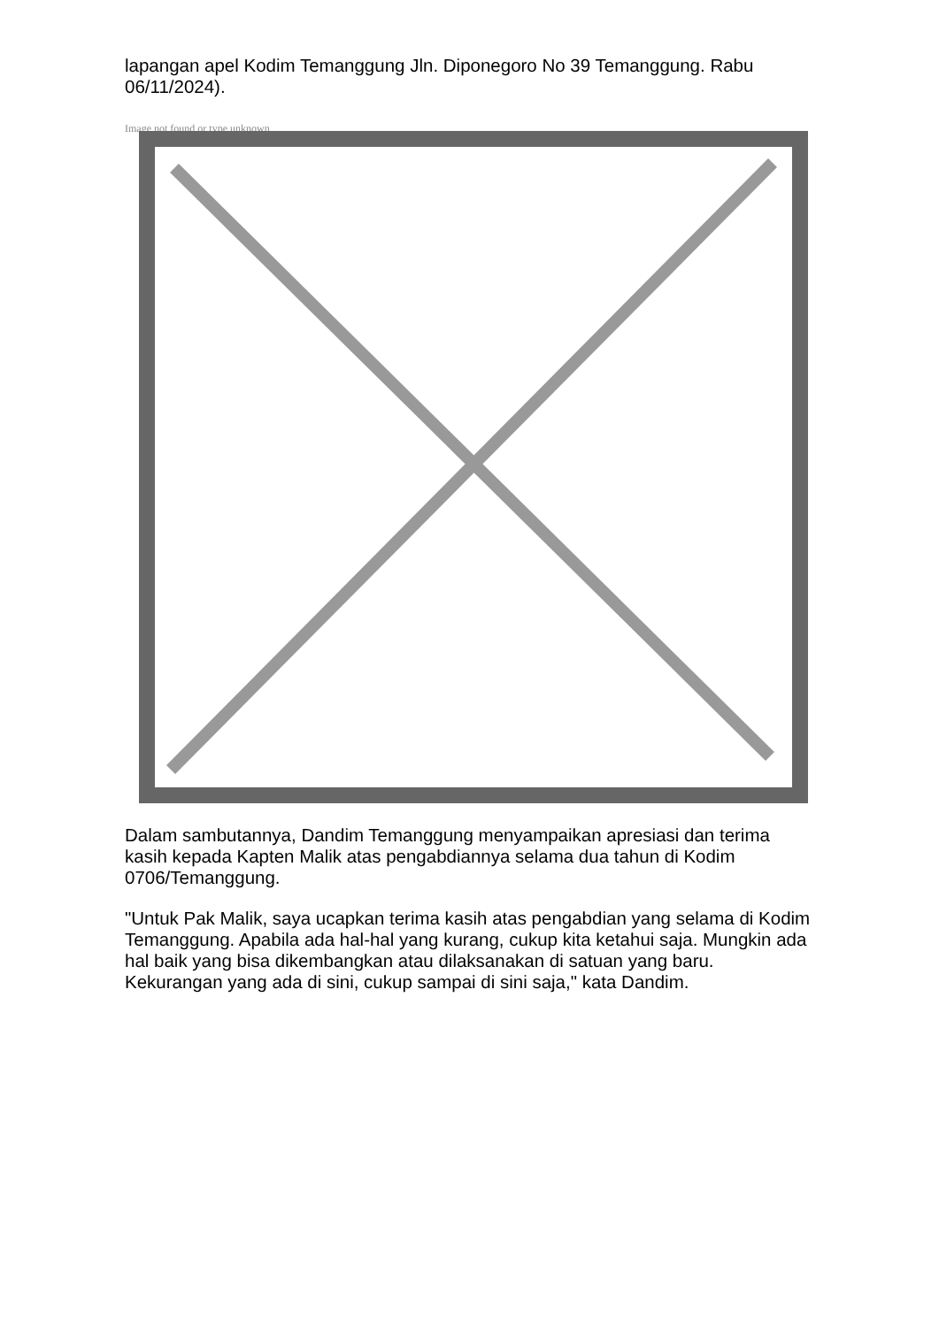lapangan apel Kodim Temanggung Jln. Diponegoro No 39 Temanggung. Rabu 06/11/2024).
Image not found or type unknown
Dalam sambutannya, Dandim Temanggung menyampaikan apresiasi dan terima kasih kepada Kapten Malik atas pengabdiannya selama dua tahun di Kodim 0706/Temanggung.
"Untuk Pak Malik, saya ucapkan terima kasih atas pengabdian yang selama di Kodim Temanggung. Apabila ada hal-hal yang kurang, cukup kita ketahui saja. Mungkin ada hal baik yang bisa dikembangkan atau dilaksanakan di satuan yang baru. Kekurangan yang ada di sini, cukup sampai di sini saja," kata Dandim.